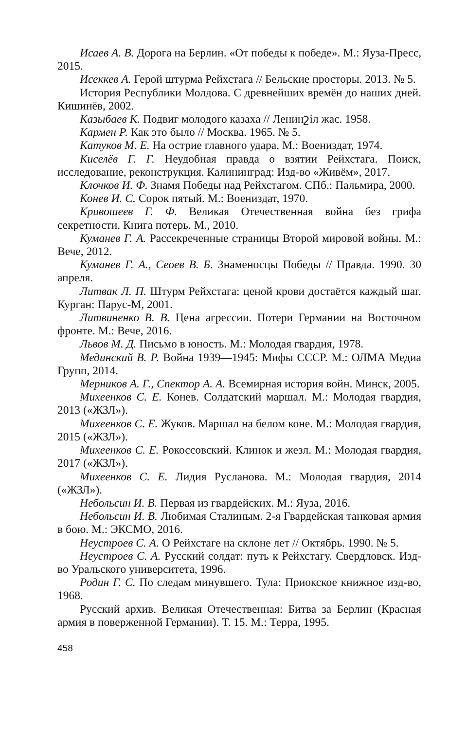Исаев А. В. Дорога на Берлин. «От победы к победе». М.: Яуза-Пресс, 2015.
Исеккев А. Герой штурма Рейхстага // Бельские просторы. 2013. № 5.
История Республики Молдова. С древнейших времён до наших дней. Кишинёв, 2002.
Казыбаев К. Подвиг молодого казаха // Ленинշіл жас. 1958.
Кармен Р. Как это было // Москва. 1965. № 5.
Катуков М. Е. На острие главного удара. М.: Воениздат, 1974.
Киселёв Г. Г. Неудобная правда о взятии Рейхстага. Поиск, исследование, реконструкция. Калининград: Изд-во «Живём», 2017.
Клочков И. Ф. Знамя Победы над Рейхстагом. СПб.: Пальмира, 2000.
Конев И. С. Сорок пятый. М.: Воениздат, 1970.
Кривошеев Г. Ф. Великая Отечественная война без грифа секретности. Книга потерь. М., 2010.
Куманев Г. А. Рассекреченные страницы Второй мировой войны. М.: Вече, 2012.
Куманев Г. А., Сеоев В. Б. Знаменосцы Победы // Правда. 1990. 30 апреля.
Литвак Л. П. Штурм Рейхстага: ценой крови достаётся каждый шаг. Курган: Парус-М, 2001.
Литвиненко В. В. Цена агрессии. Потери Германии на Восточном фронте. М.: Вече, 2016.
Львов М. Д. Письмо в юность. М.: Молодая гвардия, 1978.
Мединский В. Р. Война 1939—1945: Мифы СССР. М.: ОЛМА Медиа Групп, 2014.
Мерников А. Г., Спектор А. А. Всемирная история войн. Минск, 2005.
Михеенков С. Е. Конев. Солдатский маршал. М.: Молодая гвардия, 2013 («ЖЗЛ»).
Михеенков С. Е. Жуков. Маршал на белом коне. М.: Молодая гвардия, 2015 («ЖЗЛ»).
Михеенков С. Е. Рокоссовский. Клинок и жезл. М.: Молодая гвардия, 2017 («ЖЗЛ»).
Михеенков С. Е. Лидия Русланова. М.: Молодая гвардия, 2014 («ЖЗЛ»).
Небольсин И. В. Первая из гвардейских. М.: Яуза, 2016.
Небольсин И. В. Любимая Сталиным. 2-я Гвардейская танковая армия в бою. М.: ЭКСМО, 2016.
Неустроев С. А. О Рейхстаге на склоне лет // Октябрь. 1990. № 5.
Неустроев С. А. Русский солдат: путь к Рейхстагу. Свердловск. Изд-во Уральского университета, 1996.
Родин Г. С. По следам минувшего. Тула: Приокское книжное изд-во, 1968.
Русский архив. Великая Отечественная: Битва за Берлин (Красная армия в поверженной Германии). Т. 15. М.: Терра, 1995.
458